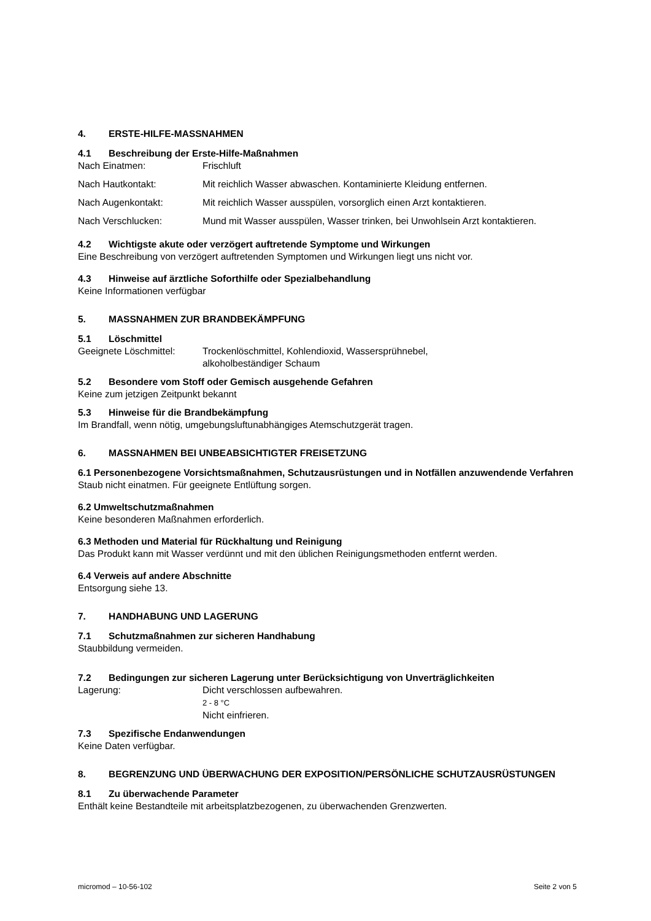4. ERSTE-HILFE-MASSNAHMEN
4.1 Beschreibung der Erste-Hilfe-Maßnahmen
Nach Einatmen: Frischluft
Nach Hautkontakt: Mit reichlich Wasser abwaschen. Kontaminierte Kleidung entfernen.
Nach Augenkontakt: Mit reichlich Wasser ausspülen, vorsorglich einen Arzt kontaktieren.
Nach Verschlucken: Mund mit Wasser ausspülen, Wasser trinken, bei Unwohlsein Arzt kontaktieren.
4.2 Wichtigste akute oder verzögert auftretende Symptome und Wirkungen
Eine Beschreibung von verzögert auftretenden Symptomen und Wirkungen liegt uns nicht vor.
4.3 Hinweise auf ärztliche Soforthilfe oder Spezialbehandlung
Keine Informationen verfügbar
5. MASSNAHMEN ZUR BRANDBEKÄMPFUNG
5.1 Löschmittel
Geeignete Löschmittel:
Trockenlöschmittel, Kohlendioxid, Wassersprühnebel,
alkoholbeständiger Schaum
5.2 Besondere vom Stoff oder Gemisch ausgehende Gefahren
Keine zum jetzigen Zeitpunkt bekannt
5.3 Hinweise für die Brandbekämpfung
Im Brandfall, wenn nötig, umgebungsluftunabhängiges Atemschutzgerät tragen.
6. MASSNAHMEN BEI UNBEABSICHTIGTER FREISETZUNG
6.1 Personenbezogene Vorsichtsmaßnahmen, Schutzausrüstungen und in Notfällen anzuwendende Verfahren
Staub nicht einatmen. Für geeignete Entlüftung sorgen.
6.2 Umweltschutzmaßnahmen
Keine besonderen Maßnahmen erforderlich.
6.3 Methoden und Material für Rückhaltung und Reinigung
Das Produkt kann mit Wasser verdünnt und mit den üblichen Reinigungsmethoden entfernt werden.
6.4 Verweis auf andere Abschnitte
Entsorgung siehe 13.
7. HANDHABUNG UND LAGERUNG
7.1 Schutzmaßnahmen zur sicheren Handhabung
Staubbildung vermeiden.
7.2 Bedingungen zur sicheren Lagerung unter Berücksichtigung von Unverträglichkeiten
Lagerung: Dicht verschlossen aufbewahren.
2 - 8 °C
Nicht einfrieren.
7.3 Spezifische Endanwendungen
Keine Daten verfügbar.
8. BEGRENZUNG UND ÜBERWACHUNG DER EXPOSITION/PERSÖNLICHE SCHUTZAUSRÜSTUNGEN
8.1 Zu überwachende Parameter
Enthält keine Bestandteile mit arbeitsplatzbezogenen, zu überwachenden Grenzwerten.
micromod – 10-56-102 Seite 2 von 5